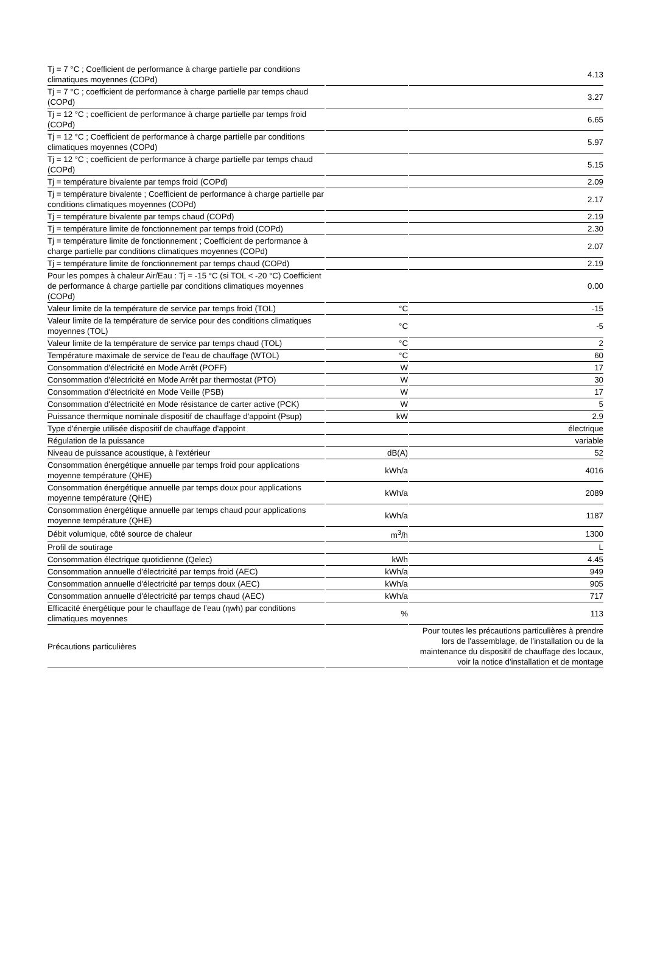| Tj = 7 °C ; Coefficient de performance à charge partielle par conditions climatiques moyennes (COPd) | | 4.13 |
| Tj = 7 °C ; coefficient de performance à charge partielle par temps chaud (COPd) | | 3.27 |
| Tj = 12 °C ; coefficient de performance à charge partielle par temps froid (COPd) | | 6.65 |
| Tj = 12 °C ; Coefficient de performance à charge partielle par conditions climatiques moyennes (COPd) | | 5.97 |
| Tj = 12 °C ; coefficient de performance à charge partielle par temps chaud (COPd) | | 5.15 |
| Tj = température bivalente par temps froid (COPd) | | 2.09 |
| Tj = température bivalente ; Coefficient de performance à charge partielle par conditions climatiques moyennes (COPd) | | 2.17 |
| Tj = température bivalente par temps chaud (COPd) | | 2.19 |
| Tj = température limite de fonctionnement par temps froid (COPd) | | 2.30 |
| Tj = température limite de fonctionnement ; Coefficient de performance à charge partielle par conditions climatiques moyennes (COPd) | | 2.07 |
| Tj = température limite de fonctionnement par temps chaud (COPd) | | 2.19 |
| Pour les pompes à chaleur Air/Eau : Tj = -15 °C (si TOL < -20 °C) Coefficient de performance à charge partielle par conditions climatiques moyennes (COPd) | | 0.00 |
| Valeur limite de la température de service par temps froid (TOL) | °C | -15 |
| Valeur limite de la température de service pour des conditions climatiques moyennes (TOL) | °C | -5 |
| Valeur limite de la température de service par temps chaud (TOL) | °C | 2 |
| Température maximale de service de l'eau de chauffage (WTOL) | °C | 60 |
| Consommation d'électricité en Mode Arrêt (POFF) | W | 17 |
| Consommation d'électricité en Mode Arrêt par thermostat (PTO) | W | 30 |
| Consommation d'électricité en Mode Veille (PSB) | W | 17 |
| Consommation d'électricité en Mode résistance de carter active (PCK) | W | 5 |
| Puissance thermique nominale dispositif de chauffage d'appoint (Psup) | kW | 2.9 |
| Type d'énergie utilisée dispositif de chauffage d'appoint | | électrique |
| Régulation de la puissance | | variable |
| Niveau de puissance acoustique, à l'extérieur | dB(A) | 52 |
| Consommation énergétique annuelle par temps froid pour applications moyenne température (QHE) | kWh/a | 4016 |
| Consommation énergétique annuelle par temps doux pour applications moyenne température (QHE) | kWh/a | 2089 |
| Consommation énergétique annuelle par temps chaud pour applications moyenne température (QHE) | kWh/a | 1187 |
| Débit volumique, côté source de chaleur | m<sup>3</sup>/h | 1300 |
| Profil de soutirage | | L |
| Consommation électrique quotidienne (Qelec) | kWh | 4.45 |
| Consommation annuelle d'électricité par temps froid (AEC) | kWh/a | 949 |
| Consommation annuelle d'électricité par temps doux (AEC) | kWh/a | 905 |
| Consommation annuelle d'électricité par temps chaud (AEC) | kWh/a | 717 |
| Efficacité énergétique pour le chauffage de l’eau (ηwh) par conditions climatiques moyennes | % | 113 |
| Précautions particulières | | Pour toutes les précautions particulières à prendre lors de l'assemblage, de l'installation ou de la maintenance du dispositif de chauffage des locaux, voir la notice d'installation et de montage |